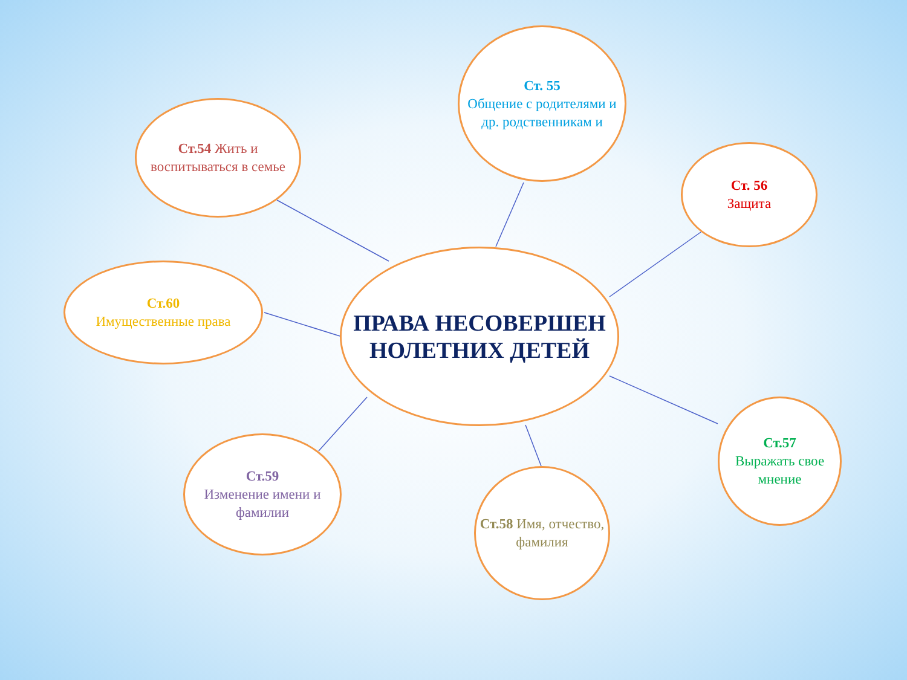Ст.54 Жить и воспитываться в семье
Ст. 55
Общение с родителями и др. родственникам и
Ст. 56
Защита
Ст.60
Имущественные права
ПРАВА НЕСОВЕРШЕН НОЛЕТНИХ ДЕТЕЙ
Ст.59
Изменение имени и фамилии
Ст.58 Имя, отчество, фамилия
Ст.57
Выражать свое мнение